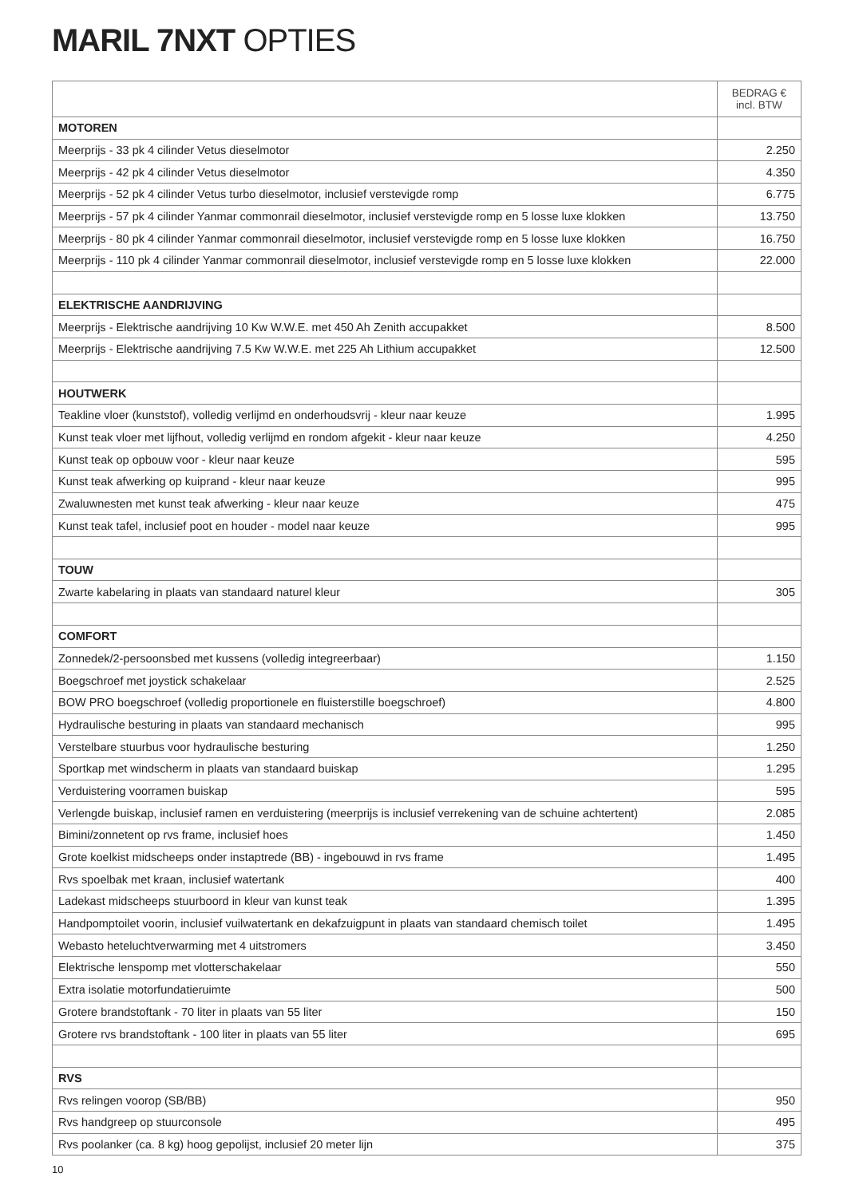MARIL 7NXT OPTIES
| | BEDRAG € incl. BTW |
| --- | --- |
| MOTOREN | |
| Meerprijs - 33 pk 4 cilinder Vetus dieselmotor | 2.250 |
| Meerprijs - 42 pk 4 cilinder Vetus dieselmotor | 4.350 |
| Meerprijs - 52 pk 4 cilinder Vetus turbo dieselmotor, inclusief verstevigde romp | 6.775 |
| Meerprijs - 57 pk 4 cilinder Yanmar commonrail dieselmotor, inclusief verstevigde romp en 5 losse luxe klokken | 13.750 |
| Meerprijs - 80 pk 4 cilinder Yanmar commonrail dieselmotor, inclusief verstevigde romp en 5 losse luxe klokken | 16.750 |
| Meerprijs - 110 pk 4 cilinder Yanmar commonrail dieselmotor, inclusief verstevigde romp en 5 losse luxe klokken | 22.000 |
| ELEKTRISCHE AANDRIJVING | |
| Meerprijs - Elektrische aandrijving 10 Kw W.W.E. met 450 Ah Zenith accupakket | 8.500 |
| Meerprijs - Elektrische aandrijving 7.5 Kw W.W.E. met 225 Ah Lithium accupakket | 12.500 |
| HOUTWERK | |
| Teakline vloer (kunststof), volledig verlijmd en onderhoudsvrij - kleur naar keuze | 1.995 |
| Kunst teak vloer met lijfhout, volledig verlijmd en rondom afgekit - kleur naar keuze | 4.250 |
| Kunst teak op opbouw voor - kleur naar keuze | 595 |
| Kunst teak afwerking op kuiprand - kleur naar keuze | 995 |
| Zwaluwnesten met kunst teak afwerking - kleur naar keuze | 475 |
| Kunst teak tafel, inclusief poot en houder - model naar keuze | 995 |
| TOUW | |
| Zwarte kabelaring in plaats van standaard naturel kleur | 305 |
| COMFORT | |
| Zonnedek/2-persoonsbed met kussens (volledig integreerbaar) | 1.150 |
| Boegschroef met joystick schakelaar | 2.525 |
| BOW PRO boegschroef (volledig proportionele en fluisterstille boegschroef) | 4.800 |
| Hydraulische besturing in plaats van standaard mechanisch | 995 |
| Verstelbare stuurbus voor hydraulische besturing | 1.250 |
| Sportkap met windscherm in plaats van standaard buiskap | 1.295 |
| Verduistering voorramen buiskap | 595 |
| Verlengde buiskap, inclusief ramen en verduistering (meerprijs is inclusief verrekening van de schuine achtertent) | 2.085 |
| Bimini/zonnetent op rvs frame, inclusief hoes | 1.450 |
| Grote koelkist midscheeps onder instaptrede (BB) - ingebouwd in rvs frame | 1.495 |
| Rvs spoelbak met kraan, inclusief watertank | 400 |
| Ladekast midscheeps stuurboord in kleur van kunst teak | 1.395 |
| Handpomptoilet voorin, inclusief vuilwatertank en dekafzuigpunt in plaats van standaard chemisch toilet | 1.495 |
| Webasto heteluchtverwarming met 4 uitstromers | 3.450 |
| Elektrische lenspomp met vlotterschakelaar | 550 |
| Extra isolatie motorfundatieruimte | 500 |
| Grotere brandstoftank - 70 liter in plaats van 55 liter | 150 |
| Grotere rvs brandstoftank - 100 liter in plaats van 55 liter | 695 |
| RVS | |
| Rvs relingen voorop (SB/BB) | 950 |
| Rvs handgreep op stuurconsole | 495 |
| Rvs poolanker (ca. 8 kg) hoog gepolijst, inclusief 20 meter lijn | 375 |
10